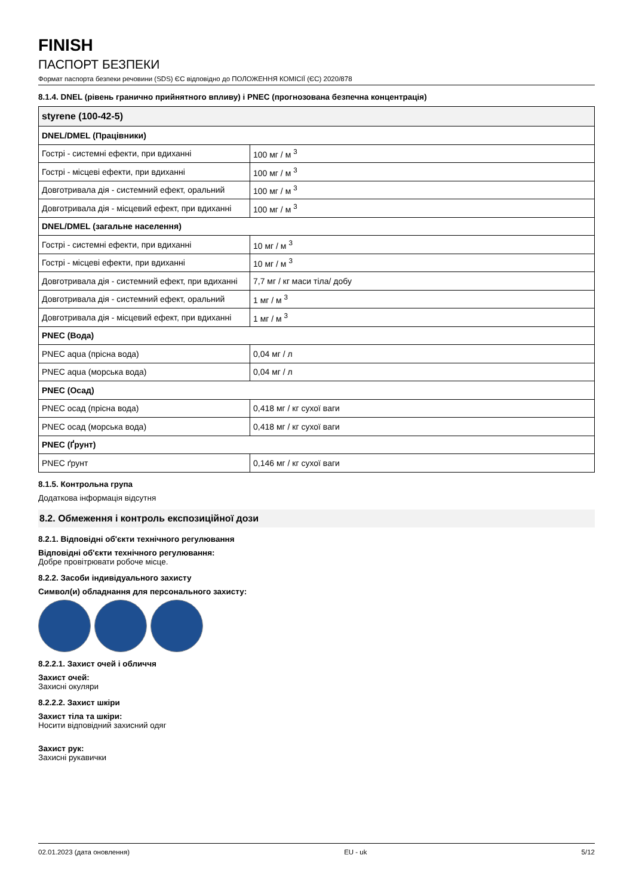FINISH
ПАСПОРТ БЕЗПЕКИ
Формат паспорта безпеки речовини (SDS) ЄС відповідно до ПОЛОЖЕННЯ КОМІСІЇ (ЄС) 2020/878
8.1.4. DNEL (рівень гранично прийнятного впливу) і PNEC (прогнозована безпечна концентрація)
| styrene (100-42-5) | |
| --- | --- |
| DNEL/DMEL (Працівники) | |
| Гострі - системні ефекти, при вдиханні | 100 мг / м <sup>3</sup> |
| Гострі - місцеві ефекти, при вдиханні | 100 мг / м <sup>3</sup> |
| Довготривала дія - системний ефект, оральний | 100 мг / м <sup>3</sup> |
| Довготривала дія - місцевий ефект, при вдиханні | 100 мг / м <sup>3</sup> |
| DNEL/DMEL (загальне населення) | |
| Гострі - системні ефекти, при вдиханні | 10 мг / м <sup>3</sup> |
| Гострі - місцеві ефекти, при вдиханні | 10 мг / м <sup>3</sup> |
| Довготривала дія - системний ефект, при вдиханні | 7,7 мг / кг маси тіла/ добу |
| Довготривала дія - системний ефект, оральний | 1 мг / м <sup>3</sup> |
| Довготривала дія - місцевий ефект, при вдиханні | 1 мг / м <sup>3</sup> |
| PNEC (Вода) | |
| PNEC aqua (прісна вода) | 0,04 мг / л |
| PNEC aqua (морська вода) | 0,04 мг / л |
| PNEC (Осад) | |
| PNEC осад (прісна вода) | 0,418 мг / кг сухої ваги |
| PNEC осад (морська вода) | 0,418 мг / кг сухої ваги |
| PNEC (Ґрунт) | |
| PNEC ґрунт | 0,146 мг / кг сухої ваги |
8.1.5. Контрольна група
Додаткова інформація відсутня
8.2. Обмеження і контроль експозиційної дози
8.2.1. Відповідні об'єкти технічного регулювання
Відповідні об'єкти технічного регулювання:
Добре провітрювати робоче місце.
8.2.2. Засоби індивідуального захисту
Символ(и) обладнання для персонального захисту:
8.2.2.1. Захист очей і обличчя
Захист очей:
Захисні окуляри
8.2.2.2. Захист шкіри
Захист тіла та шкіри:
Носити відповідний захисний одяг
Захист рук:
Захисні рукавички
02.01.2023 (дата оновлення) EU - uk 5/12